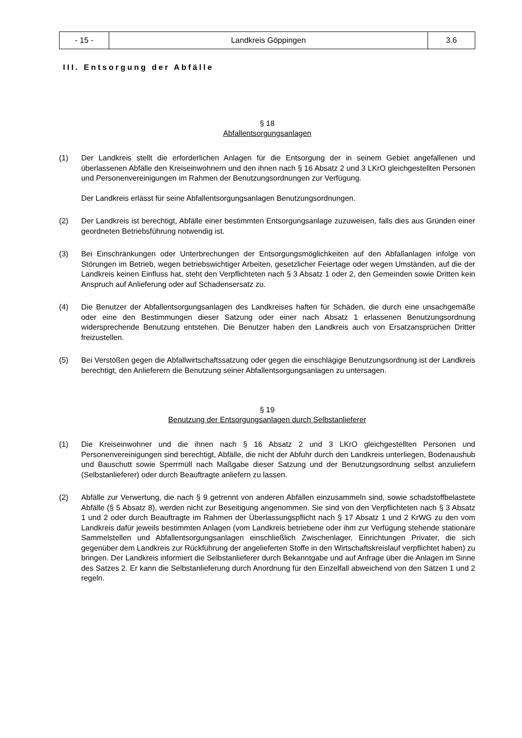| - 15 - | Landkreis Göppingen | 3.6 |
III. Entsorgung der Abfälle
§ 18
Abfallentsorgungsanlagen
(1) Der Landkreis stellt die erforderlichen Anlagen für die Entsorgung der in seinem Gebiet angefallenen und überlassenen Abfälle den Kreiseinwohnern und den ihnen nach § 16 Absatz 2 und 3 LKrO gleichgestellten Personen und Personenvereinigungen im Rahmen der Benutzungsordnungen zur Verfügung.
Der Landkreis erlässt für seine Abfallentsorgungsanlagen Benutzungsordnungen.
(2) Der Landkreis ist berechtigt, Abfälle einer bestimmten Entsorgungsanlage zuzuweisen, falls dies aus Gründen einer geordneten Betriebsführung notwendig ist.
(3) Bei Einschränkungen oder Unterbrechungen der Entsorgungsmöglichkeiten auf den Abfallanlagen infolge von Störungen im Betrieb, wegen betriebswichtiger Arbeiten, gesetzlicher Feiertage oder wegen Umständen, auf die der Landkreis keinen Einfluss hat, steht den Verpflichteten nach § 3 Absatz 1 oder 2, den Gemeinden sowie Dritten kein Anspruch auf Anlieferung oder auf Schadensersatz zu.
(4) Die Benutzer der Abfallentsorgungsanlagen des Landkreises haften für Schäden, die durch eine unsachgemäße oder eine den Bestimmungen dieser Satzung oder einer nach Absatz 1 erlassenen Benutzungsordnung widersprechende Benutzung entstehen. Die Benutzer haben den Landkreis auch von Ersatzansprüchen Dritter freizustellen.
(5) Bei Verstößen gegen die Abfallwirtschaftssatzung oder gegen die einschlägige Benutzungsordnung ist der Landkreis berechtigt, den Anlieferern die Benutzung seiner Abfallentsorgungsanlagen zu untersagen.
§ 19
Benutzung der Entsorgungsanlagen durch Selbstanlieferer
(1) Die Kreiseinwohner und die ihnen nach § 16 Absatz 2 und 3 LKrO gleichgestellten Personen und Personenvereinigungen sind berechtigt, Abfälle, die nicht der Abfuhr durch den Landkreis unterliegen, Bodenaushub und Bauschutt sowie Sperrmüll nach Maßgabe dieser Satzung und der Benutzungsordnung selbst anzuliefern (Selbstanlieferer) oder durch Beauftragte anliefern zu lassen.
(2) Abfälle zur Verwertung, die nach § 9 getrennt von anderen Abfällen einzusammeln sind, sowie schadstoffbelastete Abfälle (§ 5 Absatz 8), werden nicht zur Beseitigung angenommen. Sie sind von den Verpflichteten nach § 3 Absatz 1 und 2 oder durch Beauftragte im Rahmen der Überlassungspflicht nach § 17 Absatz 1 und 2 KrWG zu den vom Landkreis dafür jeweils bestimmten Anlagen (vom Landkreis betriebene oder ihm zur Verfügung stehende stationäre Sammelstellen und Abfallentsorgungsanlagen einschließlich Zwischenlager, Einrichtungen Privater, die sich gegenüber dem Landkreis zur Rückführung der angelieferten Stoffe in den Wirtschaftskreislauf verpflichtet haben) zu bringen. Der Landkreis informiert die Selbstanlieferer durch Bekanntgabe und auf Anfrage über die Anlagen im Sinne des Satzes 2. Er kann die Selbstanlieferung durch Anordnung für den Einzelfall abweichend von den Sätzen 1 und 2 regeln.